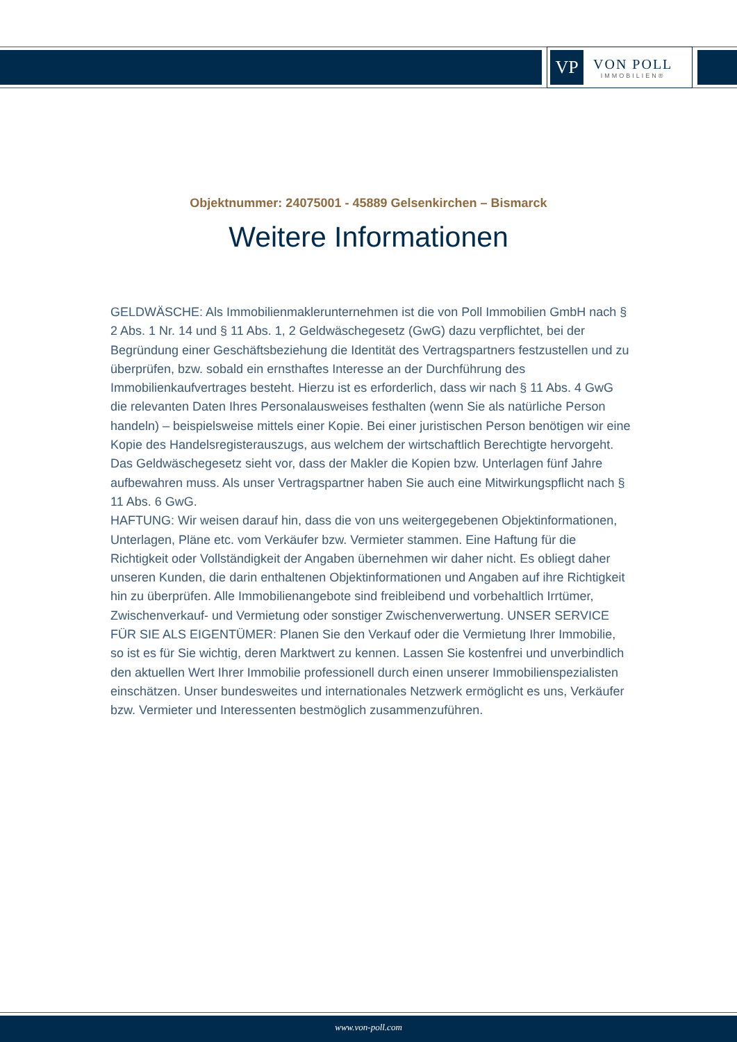VP
VON POLL
IMMOBILIEN®
Objektnummer: 24075001 - 45889 Gelsenkirchen – Bismarck
Weitere Informationen
GELDWÄSCHE: Als Immobilienmaklerunternehmen ist die von Poll Immobilien GmbH nach § 2 Abs. 1 Nr. 14 und § 11 Abs. 1, 2 Geldwäschegesetz (GwG) dazu verpflichtet, bei der Begründung einer Geschäftsbeziehung die Identität des Vertragspartners festzustellen und zu überprüfen, bzw. sobald ein ernsthaftes Interesse an der Durchführung des Immobilienkaufvertrages besteht. Hierzu ist es erforderlich, dass wir nach § 11 Abs. 4 GwG die relevanten Daten Ihres Personalausweises festhalten (wenn Sie als natürliche Person handeln) – beispielsweise mittels einer Kopie. Bei einer juristischen Person benötigen wir eine Kopie des Handelsregisterauszugs, aus welchem der wirtschaftlich Berechtigte hervorgeht. Das Geldwäschegesetz sieht vor, dass der Makler die Kopien bzw. Unterlagen fünf Jahre aufbewahren muss. Als unser Vertragspartner haben Sie auch eine Mitwirkungspflicht nach § 11 Abs. 6 GwG.
HAFTUNG: Wir weisen darauf hin, dass die von uns weitergegebenen Objektinformationen, Unterlagen, Pläne etc. vom Verkäufer bzw. Vermieter stammen. Eine Haftung für die Richtigkeit oder Vollständigkeit der Angaben übernehmen wir daher nicht. Es obliegt daher unseren Kunden, die darin enthaltenen Objektinformationen und Angaben auf ihre Richtigkeit hin zu überprüfen. Alle Immobilienangebote sind freibleibend und vorbehaltlich Irrtümer, Zwischenverkauf- und Vermietung oder sonstiger Zwischenverwertung. UNSER SERVICE FÜR SIE ALS EIGENTÜMER: Planen Sie den Verkauf oder die Vermietung Ihrer Immobilie, so ist es für Sie wichtig, deren Marktwert zu kennen. Lassen Sie kostenfrei und unverbindlich den aktuellen Wert Ihrer Immobilie professionell durch einen unserer Immobilienspezialisten einschätzen. Unser bundesweites und internationales Netzwerk ermöglicht es uns, Verkäufer bzw. Vermieter und Interessenten bestmöglich zusammenzuführen.
www.von-poll.com